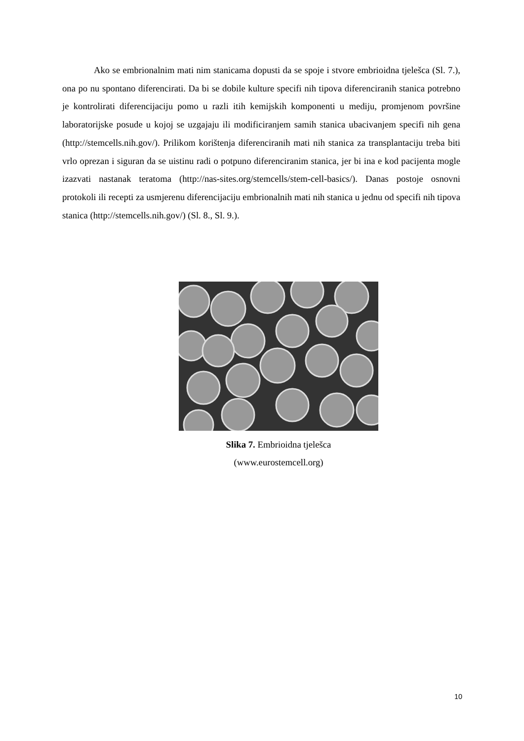Ako se embrionalnim mati nim stanicama dopusti da se spoje i stvore embrioidna tjelešca (Sl. 7.), ona po nu spontano diferencirati. Da bi se dobile kulture specifi nih tipova diferenciranih stanica potrebno je kontrolirati diferencijaciju pomo u razli itih kemijskih komponenti u mediju, promjenom površine laboratorijske posude u kojoj se uzgajaju ili modificiranjem samih stanica ubacivanjem specifi nih gena (http://stemcells.nih.gov/). Prilikom korištenja diferenciranih mati nih stanica za transplantaciju treba biti vrlo oprezan i siguran da se uistinu radi o potpuno diferenciranim stanica, jer bi ina e kod pacijenta mogle izazvati nastanak teratoma (http://nas-sites.org/stemcells/stem-cell-basics/). Danas postoje osnovni protokoli ili recepti za usmjerenu diferencijaciju embrionalnih mati nih stanica u jednu od specifi nih tipova stanica (http://stemcells.nih.gov/) (Sl. 8., Sl. 9.).
Slika 7. Embrioidna tjelešca
(www.eurostemcell.org)
10